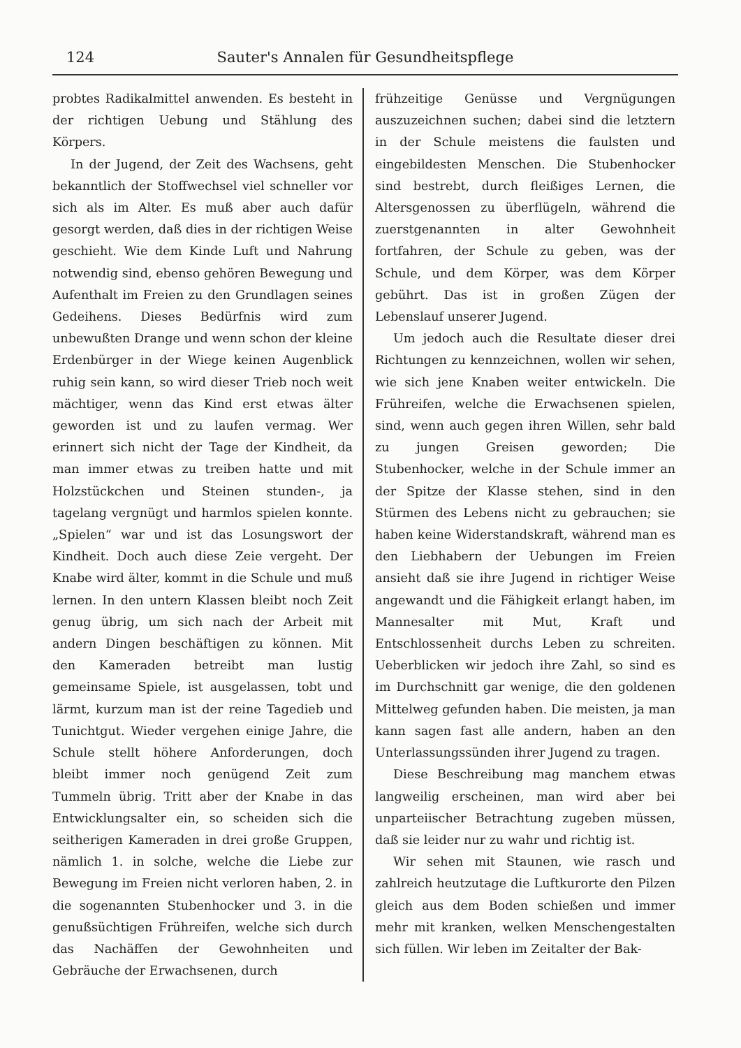124 Sauter's Annalen für Gesundheitspflege
probtes Radikalmittel anwenden. Es besteht in der richtigen Uebung und Stählung des Körpers.
In der Jugend, der Zeit des Wachsens, geht bekanntlich der Stoffwechsel viel schneller vor sich als im Alter. Es muß aber auch dafür gesorgt werden, daß dies in der richtigen Weise geschieht. Wie dem Kinde Luft und Nahrung notwendig sind, ebenso gehören Bewegung und Aufenthalt im Freien zu den Grundlagen seines Gedeihens. Dieses Bedürfnis wird zum unbewußten Drange und wenn schon der kleine Erdenbürger in der Wiege keinen Augenblick ruhig sein kann, so wird dieser Trieb noch weit mächtiger, wenn das Kind erst etwas älter geworden ist und zu laufen vermag. Wer erinnert sich nicht der Tage der Kindheit, da man immer etwas zu treiben hatte und mit Holzstückchen und Steinen stunden-, ja tagelang vergnügt und harmlos spielen konnte. „Spielen“ war und ist das Losungswort der Kindheit. Doch auch diese Zeie vergeht. Der Knabe wird älter, kommt in die Schule und muß lernen. In den untern Klassen bleibt noch Zeit genug übrig, um sich nach der Arbeit mit andern Dingen beschäftigen zu können. Mit den Kameraden betreibt man lustig gemeinsame Spiele, ist ausgelassen, tobt und lärmt, kurzum man ist der reine Tagedieb und Tunichtgut. Wieder vergehen einige Jahre, die Schule stellt höhere Anforderungen, doch bleibt immer noch genügend Zeit zum Tummeln übrig. Tritt aber der Knabe in das Entwicklungsalter ein, so scheiden sich die seitherigen Kameraden in drei große Gruppen, nämlich 1. in solche, welche die Liebe zur Bewegung im Freien nicht verloren haben, 2. in die sogenannten Stubenhocker und 3. in die genußsüchtigen Frühreifen, welche sich durch das Nachäffen der Gewohnheiten und Gebräuche der Erwachsenen, durch
frühzeitige Genüsse und Vergnügungen auszuzeichnen suchen; dabei sind die letztern in der Schule meistens die faulsten und eingebildesten Menschen. Die Stubenhocker sind bestrebt, durch fleißiges Lernen, die Altersgenossen zu überflügeln, während die zuerstgenannten in alter Gewohnheit fortfahren, der Schule zu geben, was der Schule, und dem Körper, was dem Körper gebührt. Das ist in großen Zügen der Lebenslauf unserer Jugend.
Um jedoch auch die Resultate dieser drei Richtungen zu kennzeichnen, wollen wir sehen, wie sich jene Knaben weiter entwickeln. Die Frühreifen, welche die Erwachsenen spielen, sind, wenn auch gegen ihren Willen, sehr bald zu jungen Greisen geworden; Die Stubenhocker, welche in der Schule immer an der Spitze der Klasse stehen, sind in den Stürmen des Lebens nicht zu gebrauchen; sie haben keine Widerstandskraft, während man es den Liebhabern der Uebungen im Freien ansieht daß sie ihre Jugend in richtiger Weise angewandt und die Fähigkeit erlangt haben, im Mannesalter mit Mut, Kraft und Entschlossenheit durchs Leben zu schreiten. Ueberblicken wir jedoch ihre Zahl, so sind es im Durchschnitt gar wenige, die den goldenen Mittelweg gefunden haben. Die meisten, ja man kann sagen fast alle andern, haben an den Unterlassungssünden ihrer Jugend zu tragen.
Diese Beschreibung mag manchem etwas langweilig erscheinen, man wird aber bei unparteiischer Betrachtung zugeben müssen, daß sie leider nur zu wahr und richtig ist.
Wir sehen mit Staunen, wie rasch und zahlreich heutzutage die Luftkurorte den Pilzen gleich aus dem Boden schießen und immer mehr mit kranken, welken Menschengestalten sich füllen. Wir leben im Zeitalter der Bak-